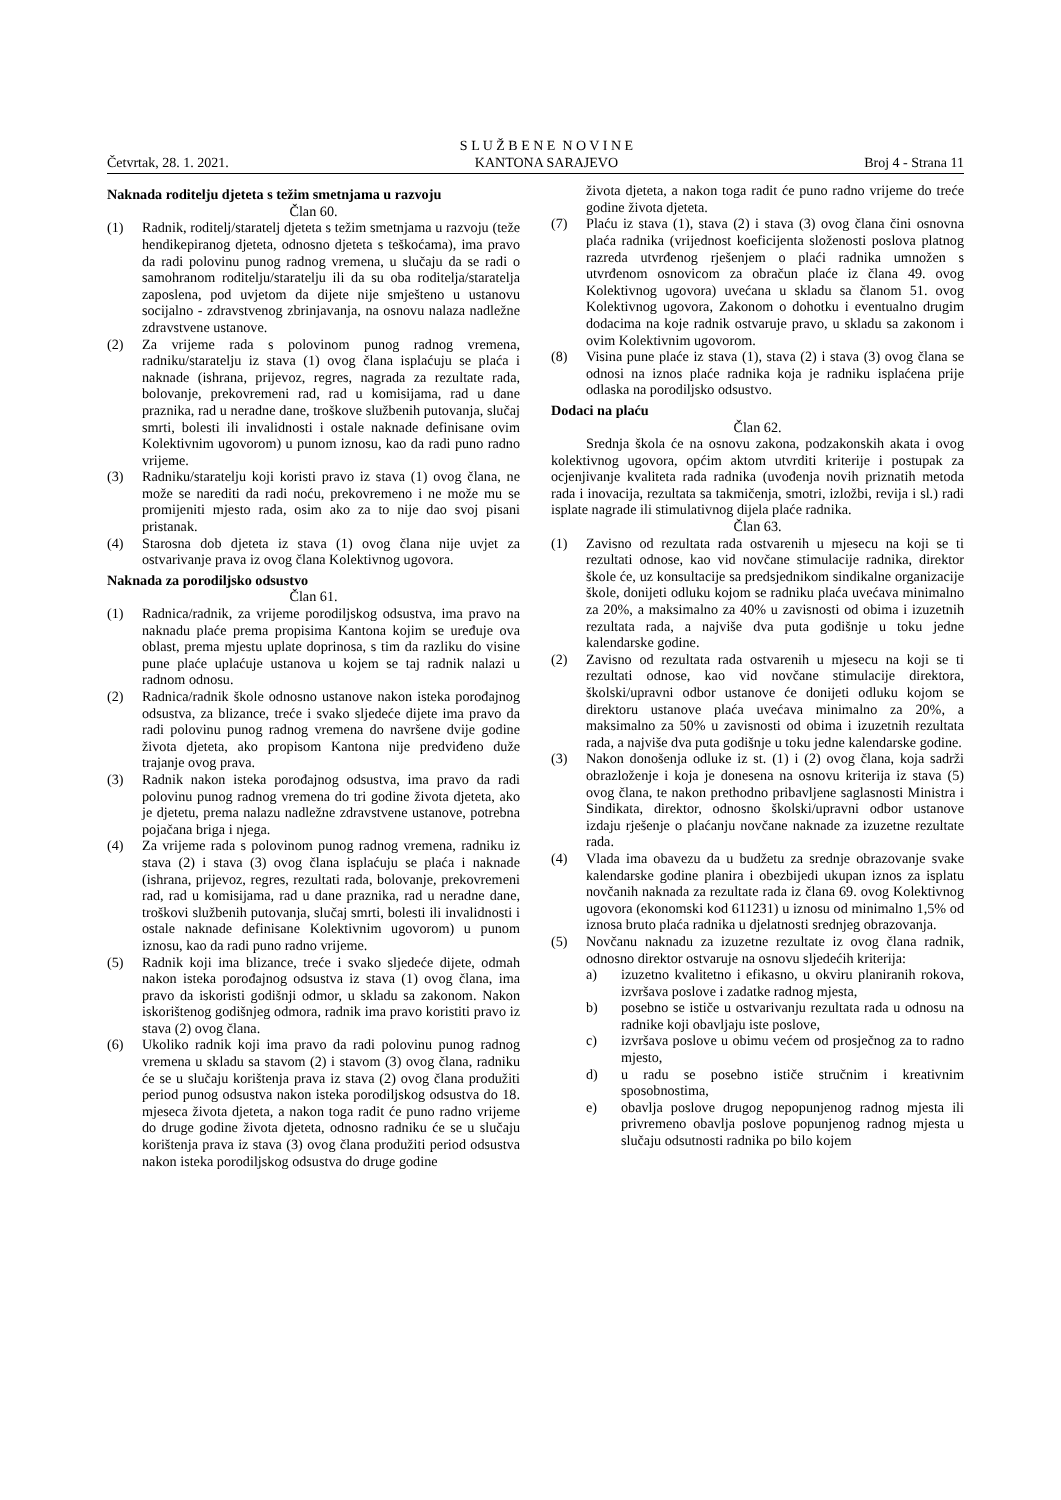Četvrtak, 28. 1. 2021. S L U Ž B E N E N O V I N E
KANTONA SARAJEVO Broj 4 - Strana 11
Naknada roditelju djeteta s težim smetnjama u razvoju
Član 60.
(1) Radnik, roditelj/staratelj djeteta s težim smetnjama u razvoju (teže hendikepiranog djeteta, odnosno djeteta s teškoćama), ima pravo da radi polovinu punog radnog vremena, u slučaju da se radi o samohranom roditelju/staratelju ili da su oba roditelja/staratelja zaposlena, pod uvjetom da dijete nije smješteno u ustanovu socijalno - zdravstvenog zbrinjavanja, na osnovu nalaza nadležne zdravstvene ustanove.
(2) Za vrijeme rada s polovinom punog radnog vremena, radniku/staratelju iz stava (1) ovog člana isplaćuju se plaća i naknade (ishrana, prijevoz, regres, nagrada za rezultate rada, bolovanje, prekovremeni rad, rad u komisijama, rad u dane praznika, rad u neradne dane, troškove službenih putovanja, slučaj smrti, bolesti ili invalidnosti i ostale naknade definisane ovim Kolektivnim ugovorom) u punom iznosu, kao da radi puno radno vrijeme.
(3) Radniku/staratelju koji koristi pravo iz stava (1) ovog člana, ne može se narediti da radi noću, prekovremeno i ne može mu se promijeniti mjesto rada, osim ako za to nije dao svoj pisani pristanak.
(4) Starosna dob djeteta iz stava (1) ovog člana nije uvjet za ostvarivanje prava iz ovog člana Kolektivnog ugovora.
Naknada za porodiljsko odsustvo
Član 61.
(1) Radnica/radnik, za vrijeme porodiljskog odsustva, ima pravo na naknadu plaće prema propisima Kantona kojim se uređuje ova oblast, prema mjestu uplate doprinosa, s tim da razliku do visine pune plaće uplaćuje ustanova u kojem se taj radnik nalazi u radnom odnosu.
(2) Radnica/radnik škole odnosno ustanove nakon isteka porođajnog odsustva, za blizance, treće i svako sljedeće dijete ima pravo da radi polovinu punog radnog vremena do navršene dvije godine života djeteta, ako propisom Kantona nije predviđeno duže trajanje ovog prava.
(3) Radnik nakon isteka porođajnog odsustva, ima pravo da radi polovinu punog radnog vremena do tri godine života djeteta, ako je djetetu, prema nalazu nadležne zdravstvene ustanove, potrebna pojačana briga i njega.
(4) Za vrijeme rada s polovinom punog radnog vremena, radniku iz stava (2) i stava (3) ovog člana isplaćuju se plaća i naknade (ishrana, prijevoz, regres, rezultati rada, bolovanje, prekovremeni rad, rad u komisijama, rad u dane praznika, rad u neradne dane, troškovi službenih putovanja, slučaj smrti, bolesti ili invalidnosti i ostale naknade definisane Kolektivnim ugovorom) u punom iznosu, kao da radi puno radno vrijeme.
(5) Radnik koji ima blizance, treće i svako sljedeće dijete, odmah nakon isteka porođajnog odsustva iz stava (1) ovog člana, ima pravo da iskoristi godišnji odmor, u skladu sa zakonom. Nakon iskorištenog godišnjeg odmora, radnik ima pravo koristiti pravo iz stava (2) ovog člana.
(6) Ukoliko radnik koji ima pravo da radi polovinu punog radnog vremena u skladu sa stavom (2) i stavom (3) ovog člana, radniku će se u slučaju korištenja prava iz stava (2) ovog člana produžiti period punog odsustva nakon isteka porodiljskog odsustva do 18. mjeseca života djeteta, a nakon toga radit će puno radno vrijeme do druge godine života djeteta, odnosno radniku će se u slučaju korištenja prava iz stava (3) ovog člana produžiti period odsustva nakon isteka porodiljskog odsustva do druge godine
života djeteta, a nakon toga radit će puno radno vrijeme do treće godine života djeteta.
(7) Plaću iz stava (1), stava (2) i stava (3) ovog člana čini osnovna plaća radnika (vrijednost koeficijenta složenosti poslova platnog razreda utvrđenog rješenjem o plaći radnika umnožen s utvrđenom osnovicom za obračun plaće iz člana 49. ovog Kolektivnog ugovora) uvećana u skladu sa članom 51. ovog Kolektivnog ugovora, Zakonom o dohotku i eventualno drugim dodacima na koje radnik ostvaruje pravo, u skladu sa zakonom i ovim Kolektivnim ugovorom.
(8) Visina pune plaće iz stava (1), stava (2) i stava (3) ovog člana se odnosi na iznos plaće radnika koja je radniku isplaćena prije odlaska na porodiljsko odsustvo.
Dodaci na plaću
Član 62.
Srednja škola će na osnovu zakona, podzakonskih akata i ovog kolektivnog ugovora, općim aktom utvrditi kriterije i postupak za ocjenjivanje kvaliteta rada radnika (uvođenja novih priznatih metoda rada i inovacija, rezultata sa takmičenja, smotri, izložbi, revija i sl.) radi isplate nagrade ili stimulativnog dijela plaće radnika.
Član 63.
(1) Zavisno od rezultata rada ostvarenih u mjesecu na koji se ti rezultati odnose, kao vid novčane stimulacije radnika, direktor škole će, uz konsultacije sa predsjednikom sindikalne organizacije škole, donijeti odluku kojom se radniku plaća uvećava minimalno za 20%, a maksimalno za 40% u zavisnosti od obima i izuzetnih rezultata rada, a najviše dva puta godišnje u toku jedne kalendarske godine.
(2) Zavisno od rezultata rada ostvarenih u mjesecu na koji se ti rezultati odnose, kao vid novčane stimulacije direktora, školski/upravni odbor ustanove će donijeti odluku kojom se direktoru ustanove plaća uvećava minimalno za 20%, a maksimalno za 50% u zavisnosti od obima i izuzetnih rezultata rada, a najviše dva puta godišnje u toku jedne kalendarske godine.
(3) Nakon donošenja odluke iz st. (1) i (2) ovog člana, koja sadrži obrazloženje i koja je donesena na osnovu kriterija iz stava (5) ovog člana, te nakon prethodno pribavljene saglasnosti Ministra i Sindikata, direktor, odnosno školski/upravni odbor ustanove izdaju rješenje o plaćanju novčane naknade za izuzetne rezultate rada.
(4) Vlada ima obavezu da u budžetu za srednje obrazovanje svake kalendarske godine planira i obezbijedi ukupan iznos za isplatu novčanih naknada za rezultate rada iz člana 69. ovog Kolektivnog ugovora (ekonomski kod 611231) u iznosu od minimalno 1,5% od iznosa bruto plaća radnika u djelatnosti srednjeg obrazovanja.
(5) Novčanu naknadu za izuzetne rezultate iz ovog člana radnik, odnosno direktor ostvaruje na osnovu sljedećih kriterija:
a) izuzetno kvalitetno i efikasno, u okviru planiranih rokova, izvršava poslove i zadatke radnog mjesta,
b) posebno se ističe u ostvarivanju rezultata rada u odnosu na radnike koji obavljaju iste poslove,
c) izvršava poslove u obimu većem od prosječnog za to radno mjesto,
d) u radu se posebno ističe stručnim i kreativnim sposobnostima,
e) obavlja poslove drugog nepopunjenog radnog mjesta ili privremeno obavlja poslove popunjenog radnog mjesta u slučaju odsutnosti radnika po bilo kojem